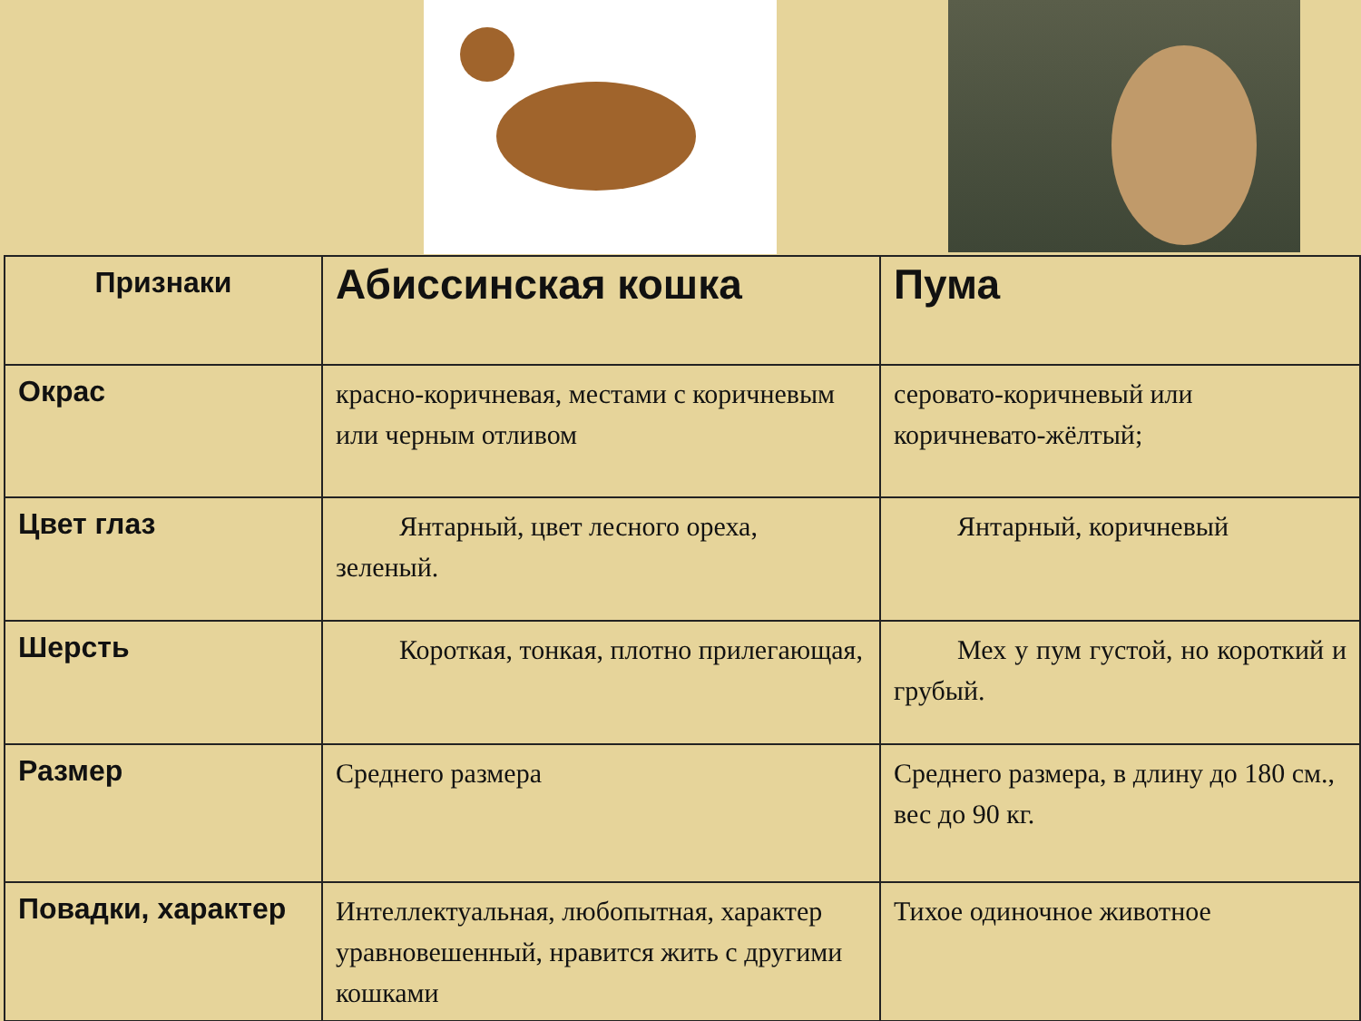| Признаки | Абиссинская кошка | Пума |
| Окрас | красно-коричневая, местами с коричневым или черным отливом | серовато-коричневый или коричневато-жёлтый; |
| Цвет глаз | Янтарный, цвет лесного ореха, зеленый. | Янтарный, коричневый |
| Шерсть | Короткая, тонкая, плотно прилегающая, | Мех у пум густой, но короткий и грубый. |
| Размер | Среднего размера | Среднего размера, в длину до 180 см., вес до 90 кг. |
| Повадки, характер | Интеллектуальная, любопытная, характер уравновешенный, нравится жить с другими кошками | Тихое одиночное животное |